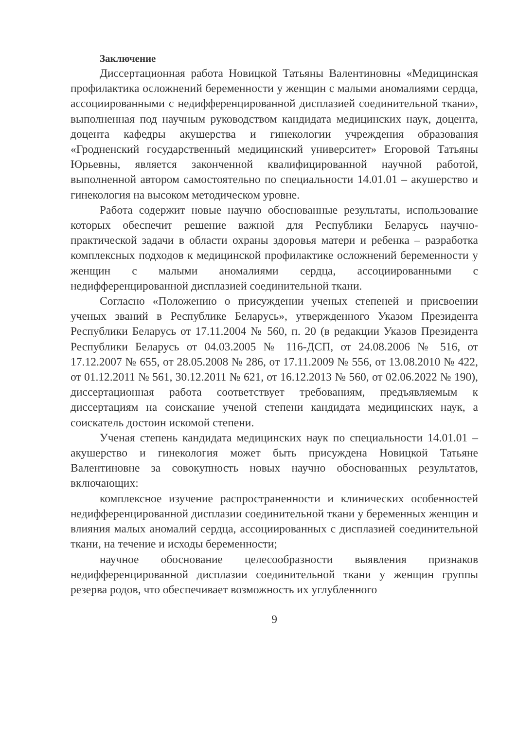Заключение
Диссертационная работа Новицкой Татьяны Валентиновны «Медицинская профилактика осложнений беременности у женщин с малыми аномалиями сердца, ассоциированными с недифференцированной дисплазией соединительной ткани», выполненная под научным руководством кандидата медицинских наук, доцента, доцента кафедры акушерства и гинекологии учреждения образования «Гродненский государственный медицинский университет» Егоровой Татьяны Юрьевны, является законченной квалифицированной научной работой, выполненной автором самостоятельно по специальности 14.01.01 – акушерство и гинекология на высоком методическом уровне.
Работа содержит новые научно обоснованные результаты, использование которых обеспечит решение важной для Республики Беларусь научно-практической задачи в области охраны здоровья матери и ребенка – разработка комплексных подходов к медицинской профилактике осложнений беременности у женщин с малыми аномалиями сердца, ассоциированными с недифференцированной дисплазией соединительной ткани.
Согласно «Положению о присуждении ученых степеней и присвоении ученых званий в Республике Беларусь», утвержденного Указом Президента Республики Беларусь от 17.11.2004 № 560, п. 20 (в редакции Указов Президента Республики Беларусь от 04.03.2005 № 116-ДСП, от 24.08.2006 № 516, от 17.12.2007 № 655, от 28.05.2008 № 286, от 17.11.2009 № 556, от 13.08.2010 № 422, от 01.12.2011 № 561, 30.12.2011 № 621, от 16.12.2013 № 560, от 02.06.2022 № 190), диссертационная работа соответствует требованиям, предъявляемым к диссертациям на соискание ученой степени кандидата медицинских наук, а соискатель достоин искомой степени.
Ученая степень кандидата медицинских наук по специальности 14.01.01 – акушерство и гинекология может быть присуждена Новицкой Татьяне Валентиновне за совокупность новых научно обоснованных результатов, включающих:
комплексное изучение распространенности и клинических особенностей недифференцированной дисплазии соединительной ткани у беременных женщин и влияния малых аномалий сердца, ассоциированных с дисплазией соединительной ткани, на течение и исходы беременности;
научное обоснование целесообразности выявления признаков недифференцированной дисплазии соединительной ткани у женщин группы резерва родов, что обеспечивает возможность их углубленного
9